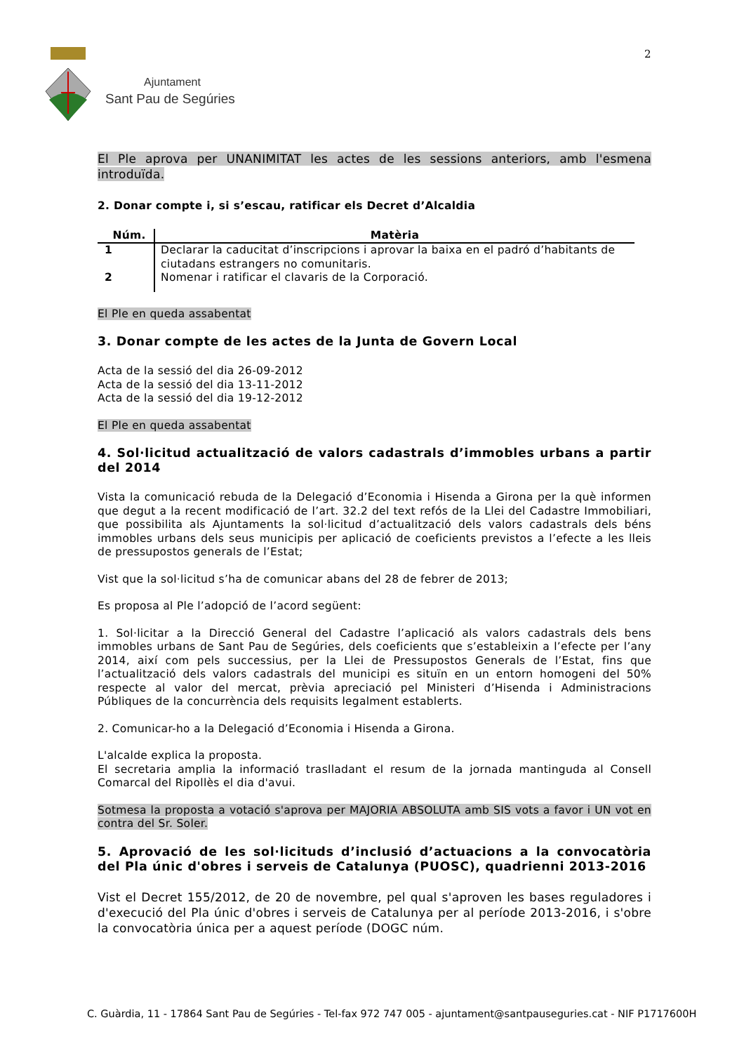Ajuntament
Sant Pau de Segúries
2
El Ple aprova per UNANIMITAT les actes de les sessions anteriors, amb l'esmena introduïda.
2. Donar compte i, si s’escau, ratificar els Decret d’Alcaldia
| Núm. | Matèria |
| --- | --- |
| 1 | Declarar la caducitat d’inscripcions i aprovar la baixa en el padró d’habitants de ciutadans estrangers no comunitaris. |
| 2 | Nomenar i ratificar el clavaris de la Corporació. |
El Ple en queda assabentat
3. Donar compte de les actes de la Junta de Govern Local
Acta de la sessió del dia 26-09-2012
Acta de la sessió del dia 13-11-2012
Acta de la sessió del dia 19-12-2012
El Ple en queda assabentat
4. Sol·licitud actualització de valors cadastrals d’immobles urbans a partir del 2014
Vista la comunicació rebuda de la Delegació d’Economia i Hisenda a Girona per la què informen que degut a la recent modificació de l’art. 32.2 del text refós de la Llei del Cadastre Immobiliari, que possibilita als Ajuntaments la sol·licitud d’actualització dels valors cadastrals dels béns immobles urbans dels seus municipis per aplicació de coeficients previstos a l’efecte a les lleis de pressupostos generals de l’Estat;
Vist que la sol·licitud s’ha de comunicar abans del 28 de febrer de 2013;
Es proposa al Ple l’adopció de l’acord següent:
1. Sol·licitar a la Direcció General del Cadastre l’aplicació als valors cadastrals dels bens immobles urbans de Sant Pau de Segúries, dels coeficients que s’estableixin a l’efecte per l’any 2014, així com pels successius, per la Llei de Pressupostos Generals de l’Estat, fins que l’actualització dels valors cadastrals del municipi es situïn en un entorn homogeni del 50% respecte al valor del mercat, prèvia apreciació pel Ministeri d’Hisenda i Administracions Públiques de la concurrència dels requisits legalment establerts.
2. Comunicar-ho a la Delegació d’Economia i Hisenda a Girona.
L'alcalde explica la proposta.
El secretaria amplia la informació traslladant el resum de la jornada mantinguda al Consell Comarcal del Ripollès el dia d'avui.
Sotmesa la proposta a votació s'aprova per MAJORIA ABSOLUTA amb SIS vots a favor i UN vot en contra del Sr. Soler.
5. Aprovació de les sol·licituds d’inclusió d’actuacions a la convocatòria del Pla únic d'obres i serveis de Catalunya (PUOSC), quadrienni 2013-2016
Vist el Decret 155/2012, de 20 de novembre, pel qual s'aproven les bases reguladores i d'execució del Pla únic d'obres i serveis de Catalunya per al període 2013-2016, i s'obre la convocatòria única per a aquest període (DOGC núm.
C. Guàrdia, 11 - 17864 Sant Pau de Segúries - Tel-fax 972 747 005 - ajuntament@santpauseguries.cat - NIF P1717600H